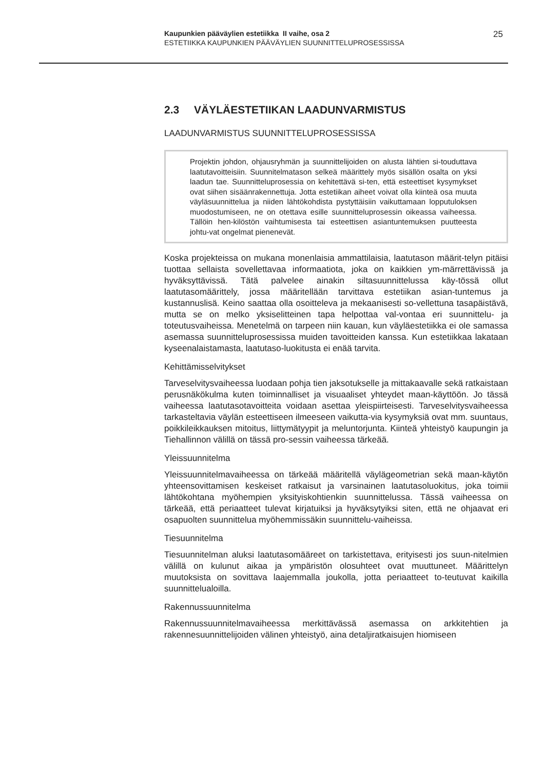Kaupunkien pääväylien estetiikka II vaihe, osa 2
ESTETIIKKA KAUPUNKIEN PÄÄVÄYLIEN SUUNNITTELUPROSESSISSA
25
2.3 VÄYLÄESTETIIKAN LAADUNVARMISTUS
LAADUNVARMISTUS SUUNNITTELUPROSESSISSA
Projektin johdon, ohjausryhmän ja suunnittelijoiden on alusta lähtien si-touduttava laatutavoitteisiin. Suunnitelmatason selkeä määrittely myös sisällön osalta on yksi laadun tae. Suunnitteluprosessia on kehitettävä si-ten, että esteettiset kysymykset ovat siihen sisäänrakennettuja. Jotta estetiikan aiheet voivat olla kiinteä osa muuta väyläsuunnittelua ja niiden lähtökohdista pystyttäisiin vaikuttamaan lopputuloksen muodostumiseen, ne on otettava esille suunnitteluprosessin oikeassa vaiheessa. Tällöin hen-kilöstön vaihtumisesta tai esteettisen asiantuntemuksen puutteesta johtu-vat ongelmat pienenevät.
Koska projekteissa on mukana monenlaisia ammattilaisia, laatutason määrit-telyn pitäisi tuottaa sellaista sovellettavaa informaatiota, joka on kaikkien ym-märrettävissä ja hyväksyttävissä. Tätä palvelee ainakin siltasuunnittelussa käy-tössä ollut laatutasomäärittely, jossa määritellään tarvittava estetiikan asian-tuntemus ja kustannuslisä. Keino saattaa olla osoitteleva ja mekaanisesti so-vellettuna tasapäistävä, mutta se on melko yksiselitteinen tapa helpottaa val-vontaa eri suunnittelu- ja toteutusvaiheissa. Menetelmä on tarpeen niin kauan, kun väyläestetiikka ei ole samassa asemassa suunnitteluprosessissa muiden tavoitteiden kanssa. Kun estetiikkaa lakataan kyseenalaistamasta, laatutaso-luokitusta ei enää tarvita.
Kehittämisselvitykset
Tarveselvitysvaiheessa luodaan pohja tien jaksotukselle ja mittakaavalle sekä ratkaistaan perusnäkökulma kuten toiminnalliset ja visuaaliset yhteydet maan-käyttöön. Jo tässä vaiheessa laatutasotavoitteita voidaan asettaa yleispiirteisesti. Tarveselvitysvaiheessa tarkasteltavia väylän esteettiseen ilmeeseen vaikutta-via kysymyksiä ovat mm. suuntaus, poikkileikkauksen mitoitus, liittymätyypit ja meluntorjunta. Kiinteä yhteistyö kaupungin ja Tiehallinnon välillä on tässä pro-sessin vaiheessa tärkeää.
Yleissuunnitelma
Yleissuunnitelmavaiheessa on tärkeää määritellä väylägeometrian sekä maan-käytön yhteensovittamisen keskeiset ratkaisut ja varsinainen laatutasoluokitus, joka toimii lähtökohtana myöhempien yksityiskohtienkin suunnittelussa. Tässä vaiheessa on tärkeää, että periaatteet tulevat kirjatuiksi ja hyväksytyiksi siten, että ne ohjaavat eri osapuolten suunnittelua myöhemmissäkin suunnittelu-vaiheissa.
Tiesuunnitelma
Tiesuunnitelman aluksi laatutasomääreet on tarkistettava, erityisesti jos suun-nitelmien välillä on kulunut aikaa ja ympäristön olosuhteet ovat muuttuneet. Määrittelyn muutoksista on sovittava laajemmalla joukolla, jotta periaatteet to-teutuvat kaikilla suunnittelualoilla.
Rakennussuunnitelma
Rakennussuunnitelmavaiheessa merkittävässä asemassa on arkkitehtien ja rakennesuunnittelijoiden välinen yhteistyö, aina detaljiratkaisujen hiomiseen